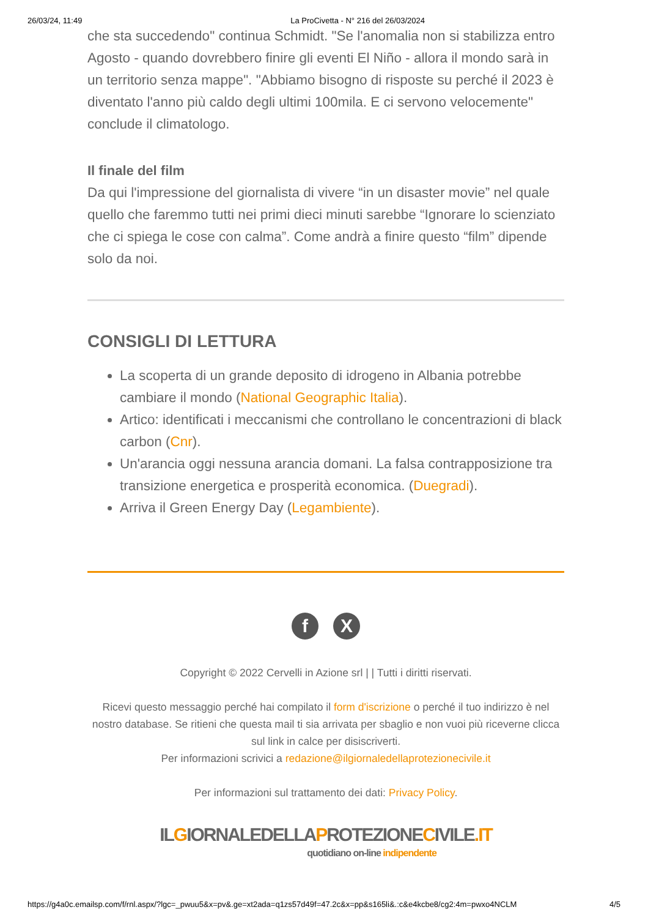26/03/24, 11:49 La ProCivetta - N° 216 del 26/03/2024
che sta succedendo" continua Schmidt. "Se l'anomalia non si stabilizza entro Agosto - quando dovrebbero finire gli eventi El Niño - allora il mondo sarà in un territorio senza mappe". "Abbiamo bisogno di risposte su perché il 2023 è diventato l'anno più caldo degli ultimi 100mila. E ci servono velocemente" conclude il climatologo.
Il finale del film
Da qui l'impressione del giornalista di vivere “in un disaster movie” nel quale quello che faremmo tutti nei primi dieci minuti sarebbe “Ignorare lo scienziato che ci spiega le cose con calma”. Come andrà a finire questo “film” dipende solo da noi.
CONSIGLI DI LETTURA
La scoperta di un grande deposito di idrogeno in Albania potrebbe cambiare il mondo (National Geographic Italia).
Artico: identificati i meccanismi che controllano le concentrazioni di black carbon (Cnr).
Un'arancia oggi nessuna arancia domani. La falsa contrapposizione tra transizione energetica e prosperità economica. (Duegradi).
Arriva il Green Energy Day (Legambiente).
f X
Copyright © 2022 Cervelli in Azione srl | | Tutti i diritti riservati.
Ricevi questo messaggio perché hai compilato il form d'iscrizione o perché il tuo indirizzo è nel nostro database. Se ritieni che questa mail ti sia arrivata per sbaglio e non vuoi più riceverne clicca sul link in calce per disiscriverti.
Per informazioni scrivici a redazione@ilgiornaledellaprotezionecivile.it
Per informazioni sul trattamento dei dati: Privacy Policy.
ILGIORNALEDELLAPROTEZIONECIVILE.IT
quotidiano on-line indipendente
https://g4a0c.emailsp.com/f/rnl.aspx/?lgc=_pwuu5&x=pv&.ge=xt2ada=q1zs57d49f=47.2c&x=pp&s165li&.:c&e4kcbe8/cg2:4m=pwxo4NCLM 4/5